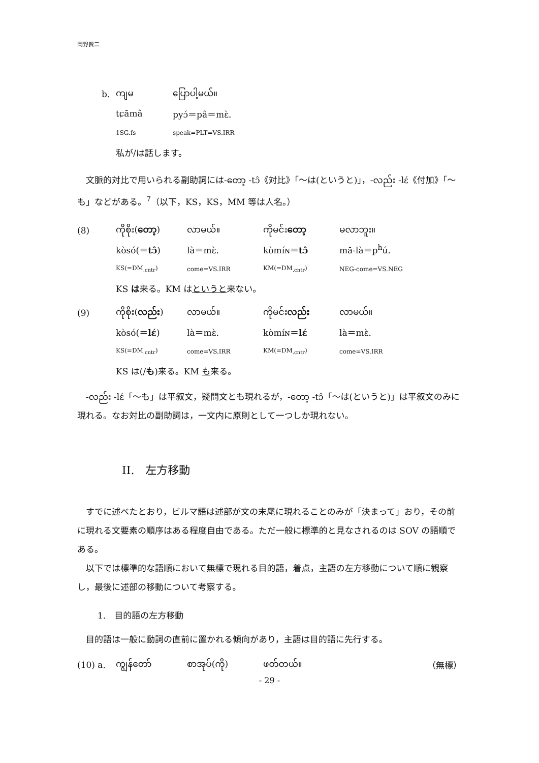岡野賢二
b. ကျမ ပြောပါ့မယ်။
tɕămâ pyɔ́＝pâ＝mɛ̀.
1SG.fs speak=PLT=VS.IRR
私が/は話します。
文脈的対比で用いられる副助詞には-တော့ -tɔ̂《対比》「～は(というと)」，-လည်း -lɛ́《付加》「～も」などがある。<sup>7</sup>（以下，KS，KS，MM 等は人名。）
(8) ကိုစိုး(တော့) လာမယ်။ ကိုမင်းတော့ မလာဘူး။
kòsó(＝tɔ̂) là＝mɛ̀. kòmíɴ＝tɔ̂ mă-là＝p<sup>h</sup>ú.
KS(=DM<sub>.cntr</sub>) come=VS.IRR KM(=DM<sub>.cntr</sub>) NEG-come=VS.NEG
KS は来る。KM はというと来ない。
(9) ကိုစိုး(လည်း) လာမယ်။ ကိုမင်းလည်း လာမယ်။
kòsó(＝lɛ́) là＝mɛ̀. kòmíɴ＝lɛ́ là＝mɛ̀.
KS(=DM<sub>.cntr</sub>) come=VS.IRR KM(=DM<sub>.cntr</sub>) come=VS.IRR
KS は(/も)来る。KM も来る。
-လည်း -lɛ́「～も」は平叙文，疑問文とも現れるが，-တော့ -tɔ̂「～は(というと)」は平叙文のみに現れる。なお対比の副助詞は，一文内に原則として一つしか現れない。
II.　左方移動
すでに述べたとおり，ビルマ語は述部が文の末尾に現れることのみが「決まって」おり，その前に現れる文要素の順序はある程度自由である。ただ一般に標準的と見なされるのは SOV の語順である。
以下では標準的な語順において無標で現れる目的語，着点，主語の左方移動について順に観察し，最後に述部の移動について考察する。
1.　目的語の左方移動
目的語は一般に動詞の直前に置かれる傾向があり，主語は目的語に先行する。
(10) a. ကျွန်တော် စာအုပ်(ကို) ဖတ်တယ်။ （無標）
- 29 -